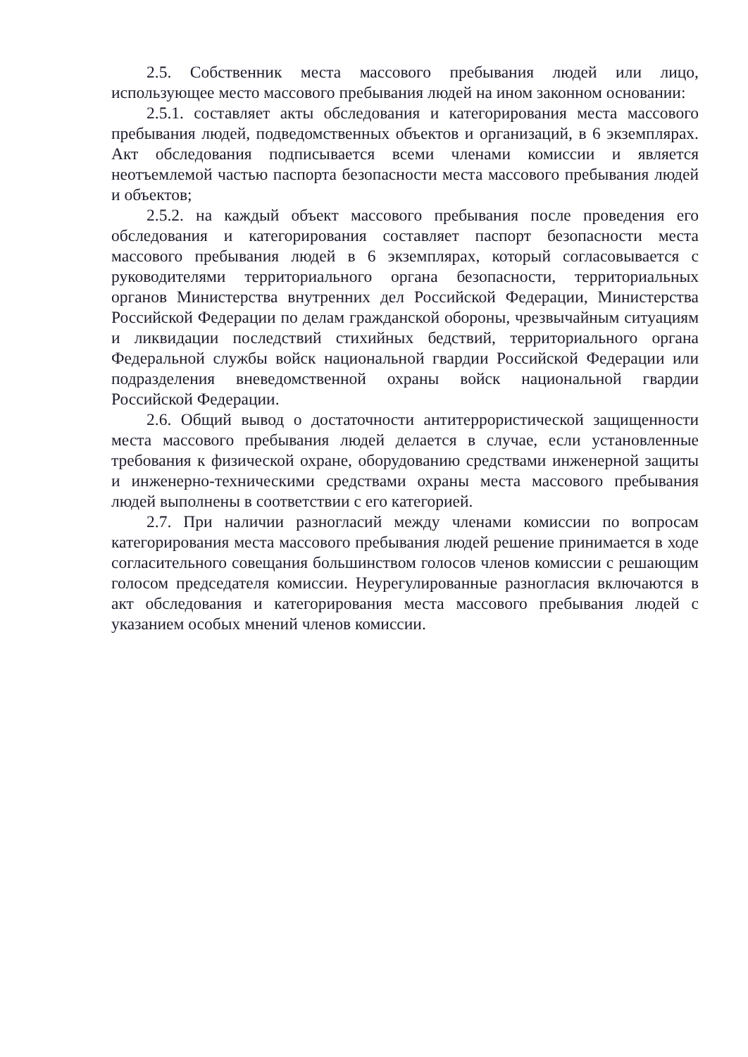2.5. Собственник места массового пребывания людей или лицо, использующее место массового пребывания людей на ином законном основании:
2.5.1. составляет акты обследования и категорирования места массового пребывания людей, подведомственных объектов и организаций, в 6 экземплярах. Акт обследования подписывается всеми членами комиссии и является неотъемлемой частью паспорта безопасности места массового пребывания людей и объектов;
2.5.2. на каждый объект массового пребывания после проведения его обследования и категорирования составляет паспорт безопасности места массового пребывания людей в 6 экземплярах, который согласовывается с руководителями территориального органа безопасности, территориальных органов Министерства внутренних дел Российской Федерации, Министерства Российской Федерации по делам гражданской обороны, чрезвычайным ситуациям и ликвидации последствий стихийных бедствий, территориального органа Федеральной службы войск национальной гвардии Российской Федерации или подразделения вневедомственной охраны войск национальной гвардии Российской Федерации.
2.6. Общий вывод о достаточности антитеррористической защищенности места массового пребывания людей делается в случае, если установленные требования к физической охране, оборудованию средствами инженерной защиты и инженерно-техническими средствами охраны места массового пребывания людей выполнены в соответствии с его категорией.
2.7. При наличии разногласий между членами комиссии по вопросам категорирования места массового пребывания людей решение принимается в ходе согласительного совещания большинством голосов членов комиссии с решающим голосом председателя комиссии. Неурегулированные разногласия включаются в акт обследования и категорирования места массового пребывания людей с указанием особых мнений членов комиссии.